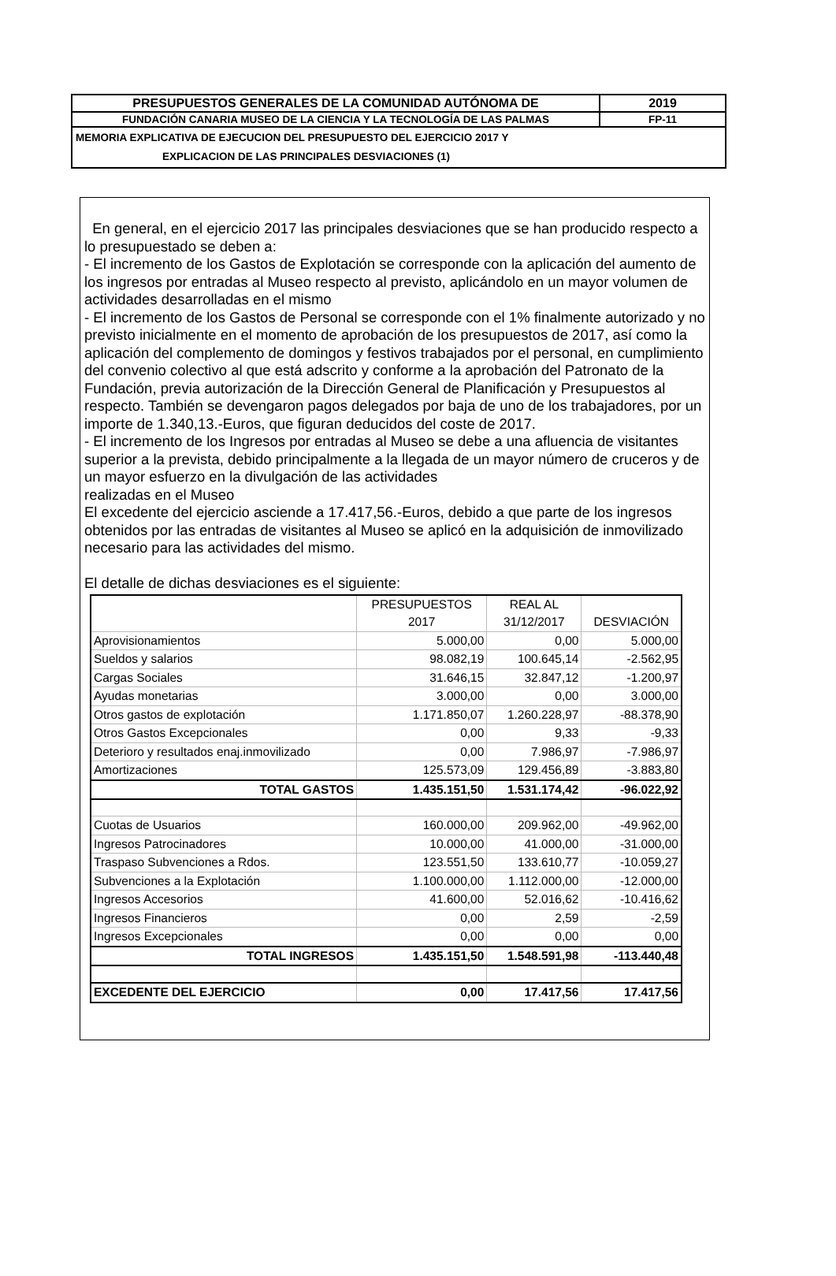| PRESUPUESTOS GENERALES DE LA COMUNIDAD AUTÓNOMA DE | 2019 |
| FUNDACIÓN CANARIA MUSEO DE LA CIENCIA Y LA TECNOLOGÍA DE LAS PALMAS | FP-11 |
| MEMORIA EXPLICATIVA DE EJECUCION DEL PRESUPUESTO DEL EJERCICIO 2017 Y EXPLICACION DE LAS PRINCIPALES DESVIACIONES (1) | |
En general, en el ejercicio 2017 las principales desviaciones que se han producido respecto a lo presupuestado se deben a:
- El incremento de los Gastos de Explotación se corresponde con la aplicación del aumento de los ingresos por entradas al Museo respecto al previsto, aplicándolo en un mayor volumen de actividades desarrolladas en el mismo
- El incremento de los Gastos de Personal se corresponde con el 1% finalmente autorizado y no previsto inicialmente en el momento de aprobación de los presupuestos de 2017, así como la aplicación del complemento de domingos y festivos trabajados por el personal, en cumplimiento del convenio colectivo al que está adscrito y conforme a la aprobación del Patronato de la Fundación, previa autorización de la Dirección General de Planificación y Presupuestos al respecto. También se devengaron pagos delegados por baja de uno de los trabajadores, por un importe de 1.340,13.-Euros, que figuran deducidos del coste de 2017.
- El incremento de los Ingresos por entradas al Museo se debe a una afluencia de visitantes superior a la prevista, debido principalmente a la llegada de un mayor número de cruceros y de un mayor esfuerzo en la divulgación de las actividades
realizadas en el Museo
El excedente del ejercicio asciende a 17.417,56.-Euros, debido a que parte de los ingresos obtenidos por las entradas de visitantes al Museo se aplicó en la adquisición de inmovilizado necesario para las actividades del mismo.
El detalle de dichas desviaciones es el siguiente:
| | PRESUPUESTOS 2017 | REAL AL 31/12/2017 | DESVIACIÓN |
| Aprovisionamientos | 5.000,00 | 0,00 | 5.000,00 |
| Sueldos y salarios | 98.082,19 | 100.645,14 | -2.562,95 |
| Cargas Sociales | 31.646,15 | 32.847,12 | -1.200,97 |
| Ayudas monetarias | 3.000,00 | 0,00 | 3.000,00 |
| Otros gastos de explotación | 1.171.850,07 | 1.260.228,97 | -88.378,90 |
| Otros Gastos Excepcionales | 0,00 | 9,33 | -9,33 |
| Deterioro y resultados enaj.inmovilizado | 0,00 | 7.986,97 | -7.986,97 |
| Amortizaciones | 125.573,09 | 129.456,89 | -3.883,80 |
| TOTAL GASTOS | 1.435.151,50 | 1.531.174,42 | -96.022,92 |
| Cuotas de Usuarios | 160.000,00 | 209.962,00 | -49.962,00 |
| Ingresos Patrocinadores | 10.000,00 | 41.000,00 | -31.000,00 |
| Traspaso Subvenciones a Rdos. | 123.551,50 | 133.610,77 | -10.059,27 |
| Subvenciones a la Explotación | 1.100.000,00 | 1.112.000,00 | -12.000,00 |
| Ingresos Accesorios | 41.600,00 | 52.016,62 | -10.416,62 |
| Ingresos Financieros | 0,00 | 2,59 | -2,59 |
| Ingresos Excepcionales | 0,00 | 0,00 | 0,00 |
| TOTAL INGRESOS | 1.435.151,50 | 1.548.591,98 | -113.440,48 |
| EXCEDENTE DEL EJERCICIO | 0,00 | 17.417,56 | 17.417,56 |